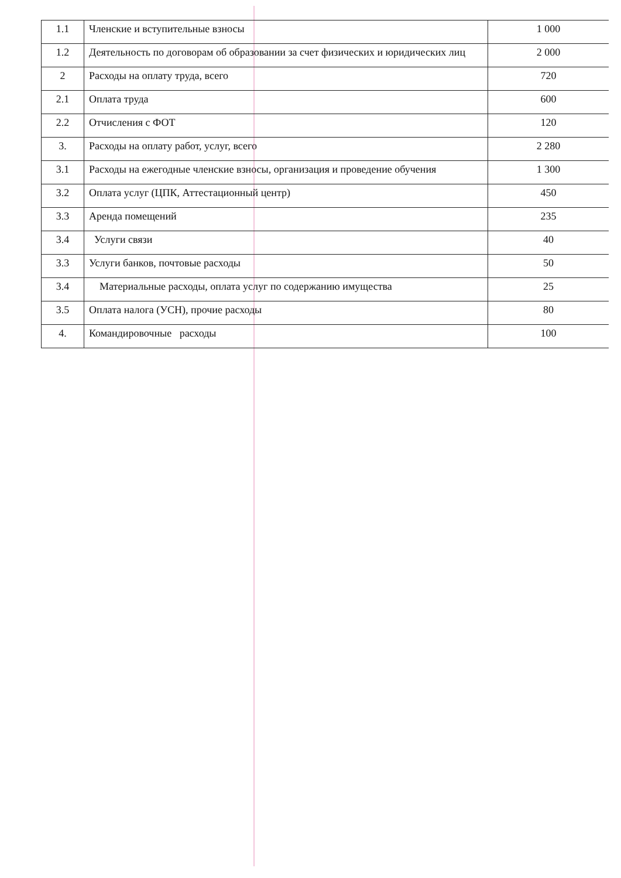| 1.1 | Членские и вступительные взносы | 1 000 |
| 1.2 | Деятельность по договорам об образовании за счет физических и юридических лиц | 2 000 |
| 2 | Расходы на оплату труда, всего | 720 |
| 2.1 | Оплата труда | 600 |
| 2.2 | Отчисления с ФОТ | 120 |
| 3. | Расходы на оплату работ, услуг, всего | 2 280 |
| 3.1 | Расходы на ежегодные членские взносы, организация и проведение обучения | 1 300 |
| 3.2 | Оплата услуг (ЦПК, Аттестационный центр) | 450 |
| 3.3 | Аренда помещений | 235 |
| 3.4 | Услуги связи | 40 |
| 3.3 | Услуги банков, почтовые расходы | 50 |
| 3.4 | Материальные расходы, оплата услуг по содержанию имущества | 25 |
| 3.5 | Оплата налога (УСН), прочие расходы | 80 |
| 4. | Командировочные расходы | 100 |